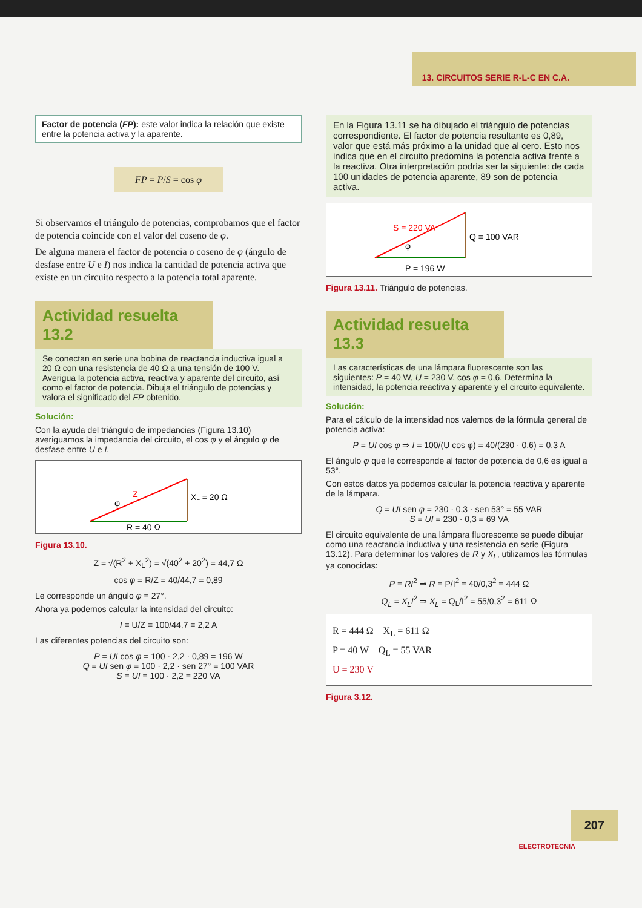13. CIRCUITOS SERIE R-L-C EN C.A.
Factor de potencia (FP): este valor indica la relación que existe entre la potencia activa y la aparente.
FP = P/S = cos φ
Si observamos el triángulo de potencias, comprobamos que el factor de potencia coincide con el valor del coseno de φ.
De alguna manera el factor de potencia o coseno de φ (ángulo de desfase entre U e I) nos indica la cantidad de potencia activa que existe en un circuito respecto a la potencia total aparente.
Actividad resuelta 13.2
Se conectan en serie una bobina de reactancia inductiva igual a 20 Ω con una resistencia de 40 Ω a una tensión de 100 V. Averigua la potencia activa, reactiva y aparente del circuito, así como el factor de potencia. Dibuja el triángulo de potencias y valora el significado del FP obtenido.
Solución:
Con la ayuda del triángulo de impedancias (Figura 13.10) averiguamos la impedancia del circuito, el cos φ y el ángulo φ de desfase entre U e I.
Z
XL = 20 Ω
φ
R = 40 Ω
Figura 13.10.
Z = √(R<sup>2</sup> + X<sub>L</sub><sup>2</sup>) = √(40<sup>2</sup> + 20<sup>2</sup>) = 44,7 Ω
cos φ = R/Z = 40/44,7 = 0,89
Le corresponde un ángulo φ = 27°.
Ahora ya podemos calcular la intensidad del circuito:
I = U/Z = 100/44,7 = 2,2 A
Las diferentes potencias del circuito son:
P = UI cos φ = 100 · 2,2 · 0,89 = 196 W
Q = UI sen φ = 100 · 2,2 · sen 27° = 100 VAR
S = UI = 100 · 2,2 = 220 VA
En la Figura 13.11 se ha dibujado el triángulo de potencias correspondiente. El factor de potencia resultante es 0,89, valor que está más próximo a la unidad que al cero. Esto nos indica que en el circuito predomina la potencia activa frente a la reactiva. Otra interpretación podría ser la siguiente: de cada 100 unidades de potencia aparente, 89 son de potencia activa.
S = 220 VA
Q = 100 VAR
φ
P = 196 W
Figura 13.11. Triángulo de potencias.
Actividad resuelta 13.3
Las características de una lámpara fluorescente son las siguientes: P = 40 W, U = 230 V, cos φ = 0,6. Determina la intensidad, la potencia reactiva y aparente y el circuito equivalente.
Solución:
Para el cálculo de la intensidad nos valemos de la fórmula general de potencia activa:
P = UI cos φ ⇒ I = 100/(U cos φ) = 40/(230 · 0,6) = 0,3 A
El ángulo φ que le corresponde al factor de potencia de 0,6 es igual a 53°.
Con estos datos ya podemos calcular la potencia reactiva y aparente de la lámpara.
Q = UI sen φ = 230 · 0,3 · sen 53° = 55 VAR
S = UI = 230 · 0,3 = 69 VA
El circuito equivalente de una lámpara fluorescente se puede dibujar como una reactancia inductiva y una resistencia en serie (Figura 13.12). Para determinar los valores de R y X<sub>L</sub>, utilizamos las fórmulas ya conocidas:
P = RI<sup>2</sup> ⇒ R = P/I<sup>2</sup> = 40/0,3<sup>2</sup> = 444 Ω
Q<sub>L</sub> = X<sub>L</sub>I<sup>2</sup> ⇒ X<sub>L</sub> = Q<sub>L</sub>/I<sup>2</sup> = 55/0,3<sup>2</sup> = 611 Ω
R = 444 Ω X<sub>L</sub> = 611 Ω
P = 40 W Q<sub>L</sub> = 55 VAR
U = 230 V
Figura 3.12.
207
ELECTROTECNIA